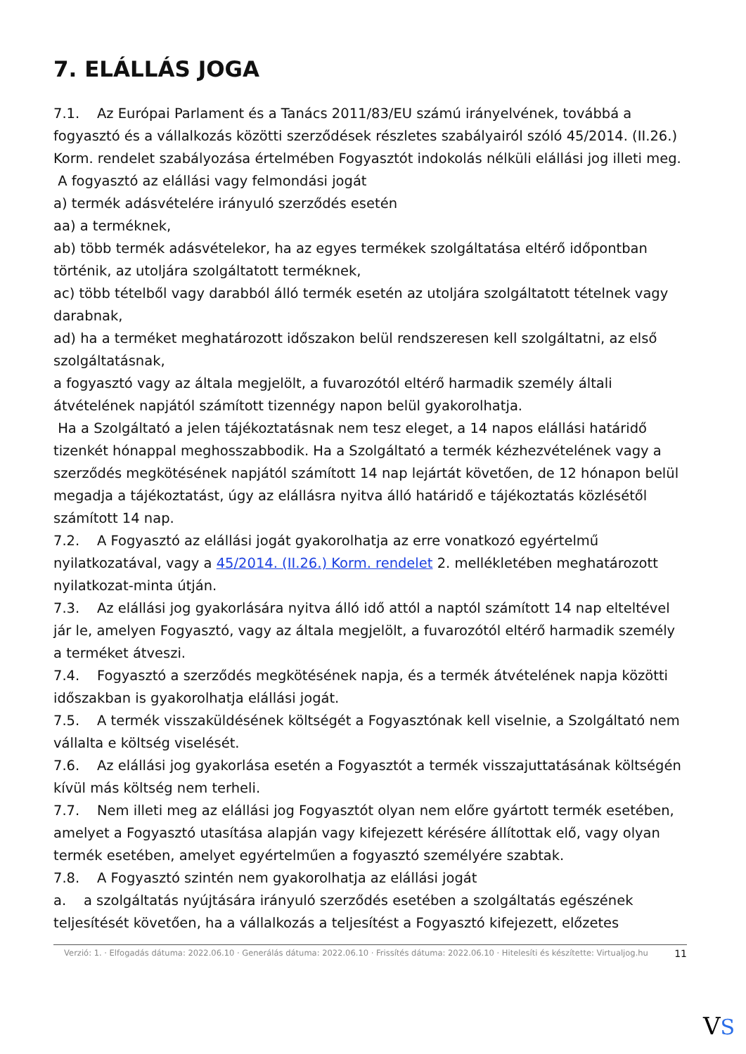7. ELÁLLÁS JOGA
7.1. Az Európai Parlament és a Tanács 2011/83/EU számú irányelvének, továbbá a fogyasztó és a vállalkozás közötti szerződések részletes szabályairól szóló 45/2014. (II.26.) Korm. rendelet szabályozása értelmében Fogyasztót indokolás nélküli elállási jog illeti meg.
A fogyasztó az elállási vagy felmondási jogát
a) termék adásvételére irányuló szerződés esetén
aa) a terméknek,
ab) több termék adásvételekor, ha az egyes termékek szolgáltatása eltérő időpontban történik, az utoljára szolgáltatott terméknek,
ac) több tételből vagy darabból álló termék esetén az utoljára szolgáltatott tételnek vagy darabnak,
ad) ha a terméket meghatározott időszakon belül rendszeresen kell szolgáltatni, az első szolgáltatásnak,
a fogyasztó vagy az általa megjelölt, a fuvarozótól eltérő harmadik személy általi átvételének napjától számított tizennégy napon belül gyakorolhatja.
Ha a Szolgáltató a jelen tájékoztatásnak nem tesz eleget, a 14 napos elállási határidő tizenkét hónappal meghosszabbodik. Ha a Szolgáltató a termék kézhezvételének vagy a szerződés megkötésének napjától számított 14 nap lejártát követően, de 12 hónapon belül megadja a tájékoztatást, úgy az elállásra nyitva álló határidő e tájékoztatás közlésétől számított 14 nap.
7.2. A Fogyasztó az elállási jogát gyakorolhatja az erre vonatkozó egyértelmű nyilatkozatával, vagy a 45/2014. (II.26.) Korm. rendelet 2. mellékletében meghatározott nyilatkozat-minta útján.
7.3. Az elállási jog gyakorlására nyitva álló idő attól a naptól számított 14 nap elteltével jár le, amelyen Fogyasztó, vagy az általa megjelölt, a fuvarozótól eltérő harmadik személy a terméket átveszi.
7.4. Fogyasztó a szerződés megkötésének napja, és a termék átvételének napja közötti időszakban is gyakorolhatja elállási jogát.
7.5. A termék visszaküldésének költségét a Fogyasztónak kell viselnie, a Szolgáltató nem vállalta e költség viselését.
7.6. Az elállási jog gyakorlása esetén a Fogyasztót a termék visszajuttatásának költségén kívül más költség nem terheli.
7.7. Nem illeti meg az elállási jog Fogyasztót olyan nem előre gyártott termék esetében, amelyet a Fogyasztó utasítása alapján vagy kifejezett kérésére állítottak elő, vagy olyan termék esetében, amelyet egyértelműen a fogyasztó személyére szabtak.
7.8. A Fogyasztó szintén nem gyakorolhatja az elállási jogát
a. a szolgáltatás nyújtására irányuló szerződés esetében a szolgáltatás egészének teljesítését követően, ha a vállalkozás a teljesítést a Fogyasztó kifejezett, előzetes
Verzió: 1. · Elfogadás dátuma: 2022.06.10 · Generálás dátuma: 2022.06.10 · Frissítés dátuma: 2022.06.10 · Hitelesíti és készítette: Virtualjog.hu
11
VS